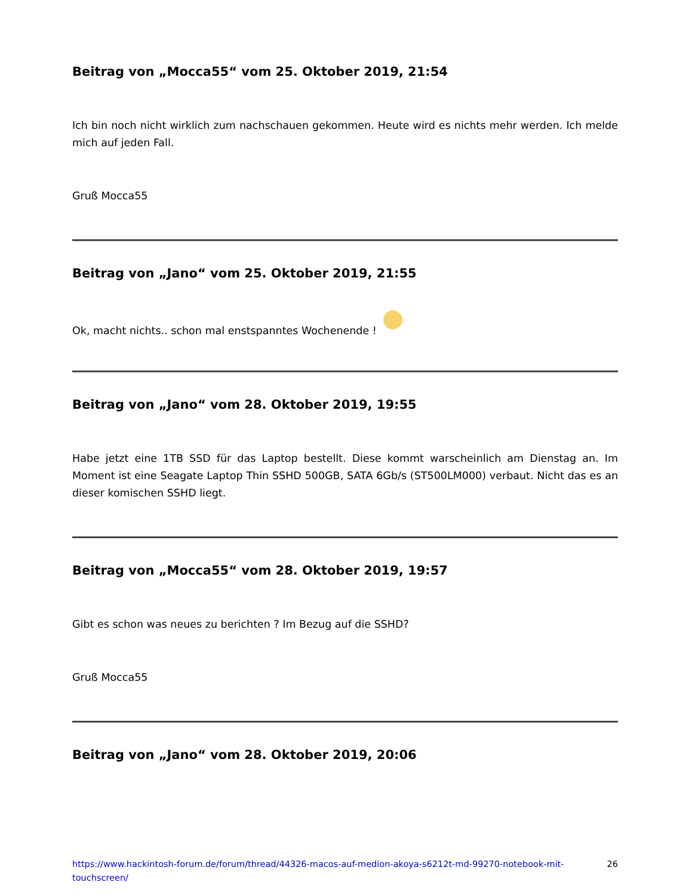Beitrag von „Mocca55“ vom 25. Oktober 2019, 21:54
Ich bin noch nicht wirklich zum nachschauen gekommen. Heute wird es nichts mehr werden. Ich melde mich auf jeden Fall.
Gruß Mocca55
Beitrag von „Jano“ vom 25. Oktober 2019, 21:55
Ok, macht nichts.. schon mal enstspanntes Wochenende !
Beitrag von „Jano“ vom 28. Oktober 2019, 19:55
Habe jetzt eine 1TB SSD für das Laptop bestellt. Diese kommt warscheinlich am Dienstag an. Im Moment ist eine Seagate Laptop Thin SSHD 500GB, SATA 6Gb/s (ST500LM000) verbaut. Nicht das es an dieser komischen SSHD liegt.
Beitrag von „Mocca55“ vom 28. Oktober 2019, 19:57
Gibt es schon was neues zu berichten ? Im Bezug auf die SSHD?
Gruß Mocca55
Beitrag von „Jano“ vom 28. Oktober 2019, 20:06
https://www.hackintosh-forum.de/forum/thread/44326-macos-auf-medion-akoya-s6212t-md-99270-notebook-mit-touchscreen/ 26